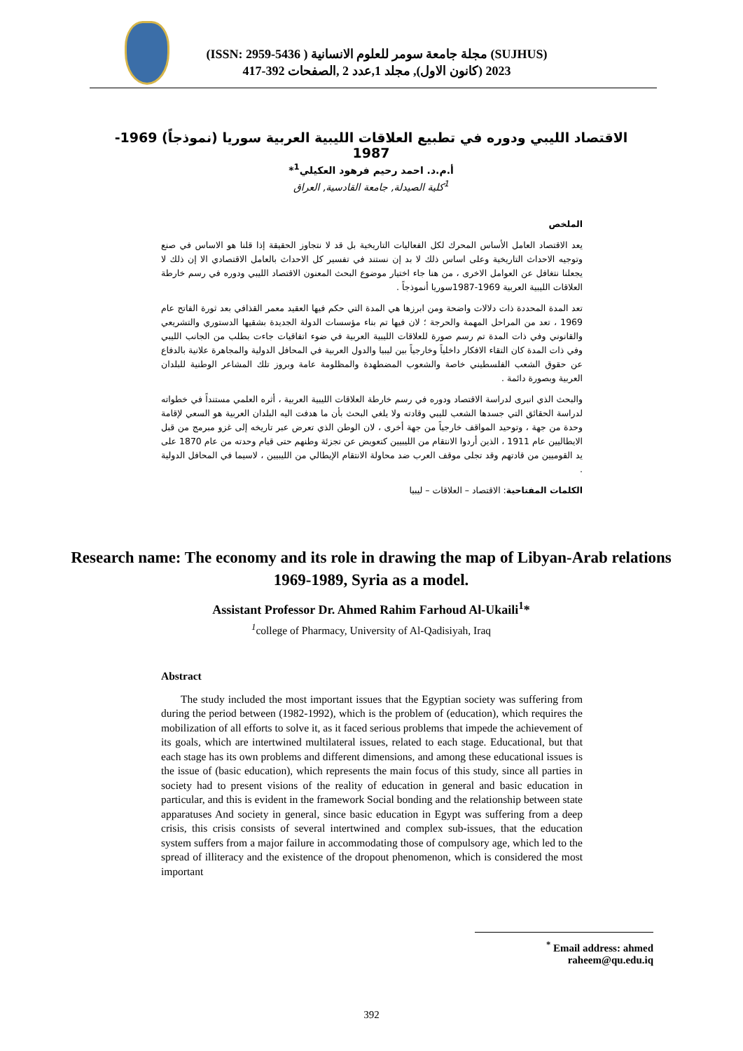(SUJHUS) مجلة جامعة سومر للعلوم الانسانية ( ISSN: 2959-5436)
2023 (كانون الاول), مجلد 1,عدد 2 ,الصفحات 392-417
الاقتصاد الليبي ودوره في تطبيع العلاقات الليبية العربية سوريا (نموذجاً) 1969-1987
أ.م.د. احمد رحيم فرهود العكيلي<sup>1</sup>*
<sup>1</sup> كلية الصيدلة, جامعة القادسية, العراق
الملخص
يعد الاقتصاد العامل الأساس المحرك لكل الفعاليات التاريخية بل قد لا نتجاوز الحقيقة إذا قلنا هو الاساس في صنع وتوجيه الاحداث التاريخية وعلى اساس ذلك لا بد إن نستند في تفسير كل الاحداث بالعامل الاقتصادي الا إن ذلك لا يجعلنا نتغافل عن العوامل الاخرى ، من هنا جاء اختيار موضوع البحث المعنون الاقتصاد الليبي ودوره في رسم خارطة العلاقات الليبية العربية 1969-1987سوريا أنموذجاً .
تعد المدة المحددة ذات دلالات واضحة ومن ابرزها هي المدة التي حكم فيها العقيد معمر القذافي بعد ثورة الفاتح عام 1969 ، تعد من المراحل المهمة والحرجة ؛ لان فيها تم بناء مؤسسات الدولة الجديدة بشقيها الدستوري والتشريعي والقانوني وفي ذات المدة تم رسم صورة للعلاقات الليبية العربية في ضوء اتفاقيات جاءت بطلب من الجانب الليبي وفي ذات المدة كان التقاء الافكار داخلياً وخارجياً بين ليبيا والدول العربية في المحافل الدولية والمجاهرة علانية بالدفاع عن حقوق الشعب الفلسطيني خاصة والشعوب المضطهدة والمظلومة عامة وبروز تلك المشاعر الوطنية للبلدان العربية وبصورة دائمة .
والبحث الذي انبرى لدراسة الاقتصاد ودوره في رسم خارطة العلاقات الليبية العربية ، أثره العلمي مستنداً في خطواته لدراسة الحقائق التي جسدها الشعب لليبي وقادته ولا يلغي البحث بأن ما هدفت اليه البلدان العربية هو السعي لإقامة وحدة من جهة ، وتوحيد المواقف خارجياً من جهة أخرى ، لان الوطن الذي تعرض عبر تاريخه إلى غزو مبرمج من قبل الايطاليين عام 1911 ، الذين أردوا الانتقام من الليبيين كتعويض عن تجزئة وطنهم حتى قيام وحدته من عام 1870 على يد القوميين من قادتهم وقد تجلى موقف العرب ضد محاولة الانتقام الإيطالي من الليبيين ، لاسيما في المحافل الدولية .
الكلمات المفتاحية: الاقتصاد – العلاقات – ليبيا
Research name: The economy and its role in drawing the map of Libyan-Arab relations 1969-1989, Syria as a model.
Assistant Professor Dr. Ahmed Rahim Farhoud Al-Ukaili<sup>1</sup>*
<sup>1</sup> college of Pharmacy, University of Al-Qadisiyah, Iraq
Abstract
The study included the most important issues that the Egyptian society was suffering from during the period between (1982-1992), which is the problem of (education), which requires the mobilization of all efforts to solve it, as it faced serious problems that impede the achievement of its goals, which are intertwined multilateral issues, related to each stage. Educational, but that each stage has its own problems and different dimensions, and among these educational issues is the issue of (basic education), which represents the main focus of this study, since all parties in society had to present visions of the reality of education in general and basic education in particular, and this is evident in the framework Social bonding and the relationship between state apparatuses And society in general, since basic education in Egypt was suffering from a deep crisis, this crisis consists of several intertwined and complex sub-issues, that the education system suffers from a major failure in accommodating those of compulsory age, which led to the spread of illiteracy and the existence of the dropout phenomenon, which is considered the most important
<sup>*</sup> Email address: ahmed raheem@qu.edu.iq
392